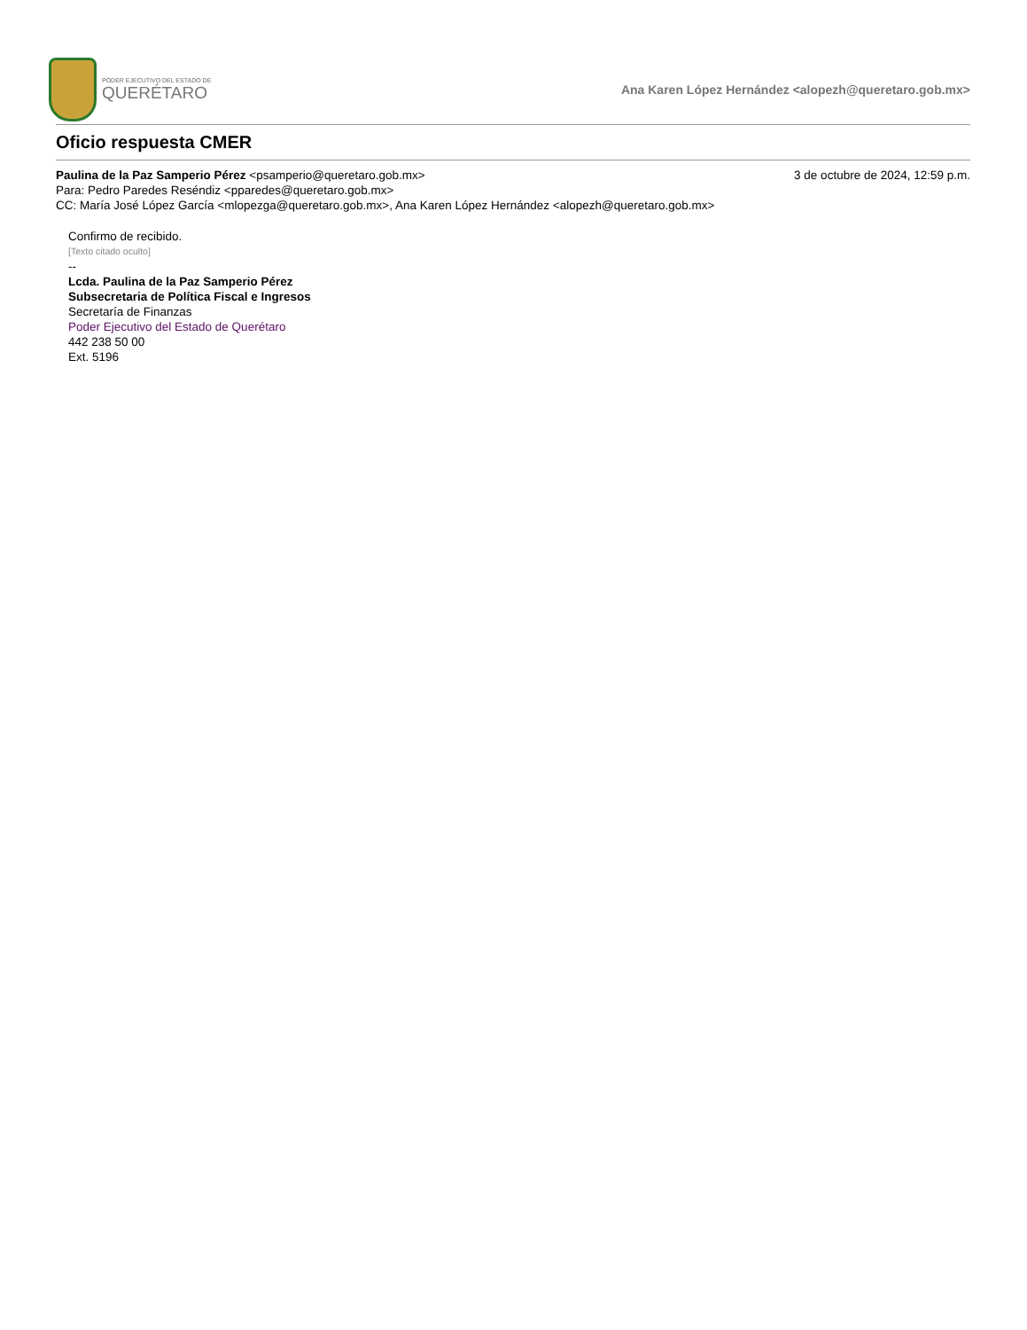PODER EJECUTIVO DEL ESTADO DE
QUERÉTARO
Ana Karen López Hernández <alopezh@queretaro.gob.mx>
Oficio respuesta CMER
Paulina de la Paz Samperio Pérez <psamperio@queretaro.gob.mx> 3 de octubre de 2024, 12:59 p.m.
Para: Pedro Paredes Reséndiz <pparedes@queretaro.gob.mx>
CC: María José López García <mlopezga@queretaro.gob.mx>, Ana Karen López Hernández <alopezh@queretaro.gob.mx>
Confirmo de recibido.
[Texto citado oculto]
--
Lcda. Paulina de la Paz Samperio Pérez
Subsecretaria de Política Fiscal e Ingresos
Secretaría de Finanzas
Poder Ejecutivo del Estado de Querétaro
442 238 50 00
Ext. 5196